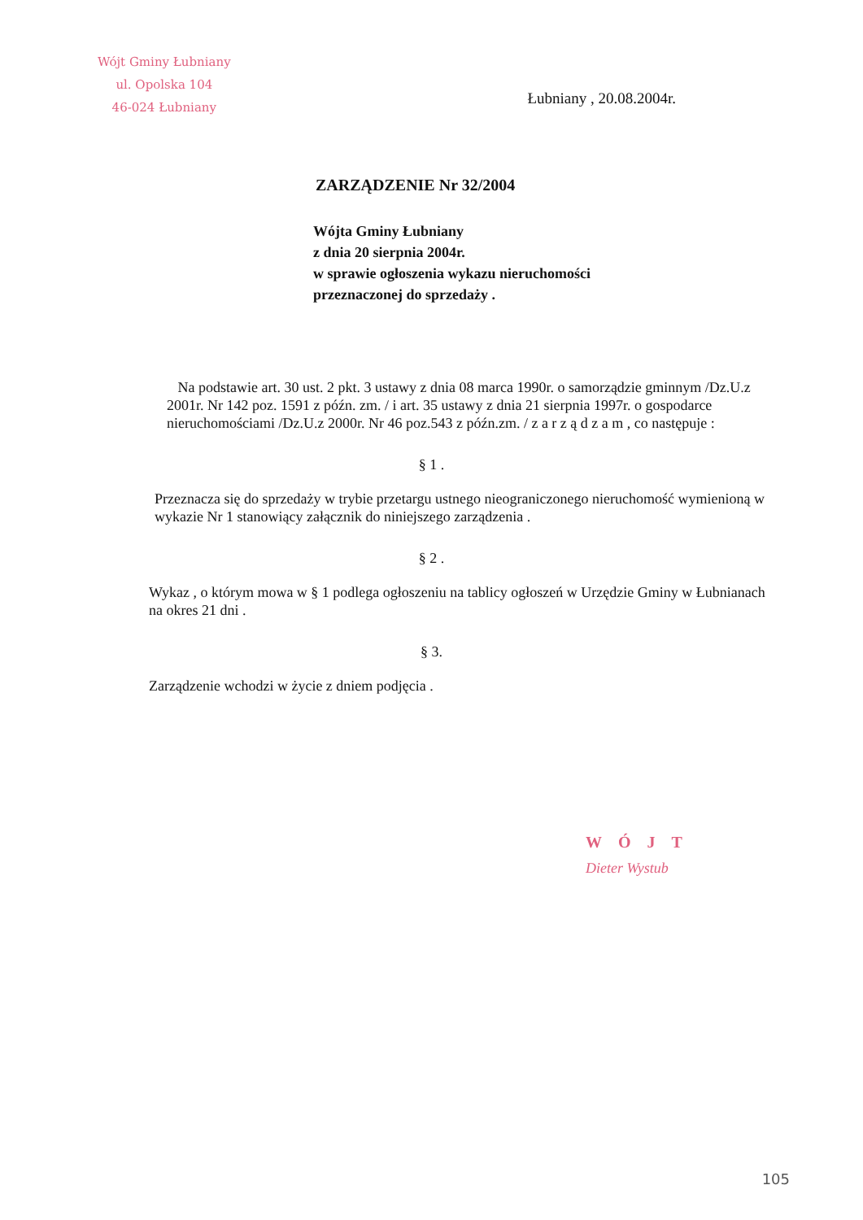Wójt Gminy Łubniany
ul. Opolska 104
46-024 Łubniany
Łubniany , 20.08.2004r.
ZARZĄDZENIE Nr 32/2004
Wójta Gminy Łubniany
z dnia 20 sierpnia 2004r.
w sprawie ogłoszenia wykazu nieruchomości
przeznaczonej do sprzedaży .
Na podstawie art. 30 ust. 2 pkt. 3 ustawy z dnia 08 marca 1990r. o samorządzie gminnym /Dz.U.z 2001r. Nr 142 poz. 1591 z późn. zm. / i art. 35 ustawy z dnia 21 sierpnia 1997r. o gospodarce nieruchomościami /Dz.U.z 2000r. Nr 46 poz.543 z późn.zm. / z a r z ą d z a m , co następuje :
§ 1 .
Przeznacza się do sprzedaży w trybie przetargu ustnego nieograniczonego nieruchomość wymienioną w wykazie Nr 1 stanowiący załącznik do niniejszego zarządzenia .
§ 2 .
Wykaz , o którym mowa w § 1 podlega ogłoszeniu na tablicy ogłoszeń w Urzędzie Gminy w Łubnianach na okres 21 dni .
§ 3.
Zarządzenie wchodzi w życie z dniem podjęcia .
WÓJT
Dieter Wystub
105